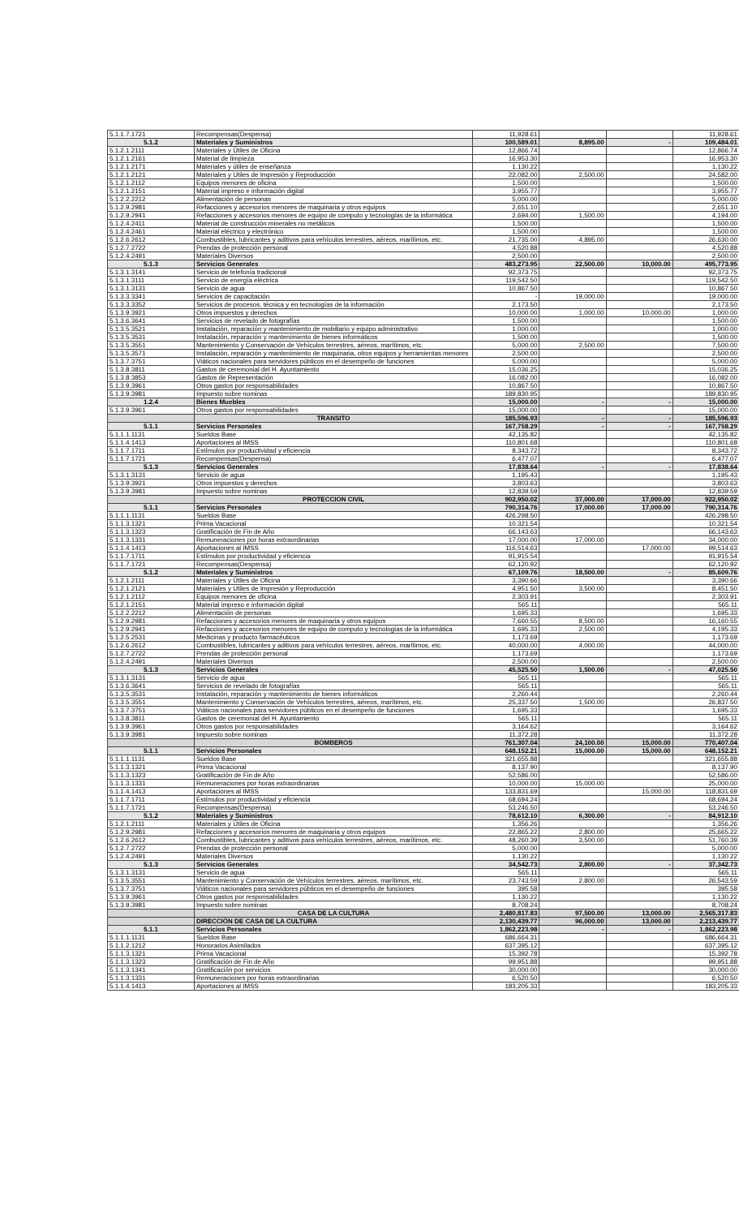| 5.1.1.7.1721 | Recompensas(Despensa) | 11,928.61 | | | 11,928.61 |
| 5.1.2 | Materiales y Suministros | 100,589.01 | 8,895.00 | - | 109,484.01 |
| 5.1.2.1.2111 | Materiales y Útiles de Oficina | 12,866.74 | | | 12,866.74 |
| 5.1.2.1.2161 | Material de limpieza | 16,953.30 | | | 16,953.30 |
| 5.1.2.1.2171 | Materiales y útiles de enseñanza | 1,130.22 | | | 1,130.22 |
| 5.1.2.1.2121 | Materiales y Utiles de Impresión y Reproducción | 22,082.00 | 2,500.00 | | 24,582.00 |
| 5.1.2.1.2112 | Equipos menores de oficina | 1,500.00 | | | 1,500.00 |
| 5.1.2.1.2151 | Material impreso e información digital | 3,955.77 | | | 3,955.77 |
| 5.1.2.2.2212 | Alimentación de personas | 5,000.00 | | | 5,000.00 |
| 5.1.2.9.2981 | Refacciones y accesorios menores de maquinaria y otros equipos | 2,651.10 | | | 2,651.10 |
| 5.1.2.9.2941 | Refacciones y accesorios menores de equipo de computo y tecnologías de la informática | 2,694.00 | 1,500.00 | | 4,194.00 |
| 5.1.2.4.2411 | Material de construcción minerales no metálicos | 1,500.00 | | | 1,500.00 |
| 5.1.2.4.2461 | Material eléctrico y electrónico | 1,500.00 | | | 1,500.00 |
| 5.1.2.6.2612 | Combustibles, lubricantes y aditivos para vehículos terrestres, aéreos, marítimos, etc. | 21,735.00 | 4,895.00 | | 26,630.00 |
| 5.1.2.7.2722 | Prendas de protección personal | 4,520.88 | | | 4,520.88 |
| 5.1.2.4.2491 | Materiales Diversos | 2,500.00 | | | 2,500.00 |
| 5.1.3 | Servicios Generales | 483,273.95 | 22,500.00 | 10,000.00 | 495,773.95 |
| 5.1.3.1.3141 | Servicio de telefonía tradicional | 92,373.75 | | | 92,373.75 |
| 5.1.3.1.3111 | Servicio de energía eléctrica | 119,542.50 | | | 119,542.50 |
| 5.1.3.1.3131 | Servicio de agua | 10,867.50 | | | 10,867.50 |
| 5.1.3.3.3341 | Servicios de capacitación | - | 19,000.00 | | 19,000.00 |
| 5.1.3.3.3352 | Servicios de procesos, técnica y en tecnologías de la información | 2,173.50 | | | 2,173.50 |
| 5.1.3.9.3921 | Otros impuestos y derechos | 10,000.00 | 1,000.00 | 10,000.00 | 1,000.00 |
| 5.1.3.6.3641 | Servicios de revelado de fotografías | 1,500.00 | | | 1,500.00 |
| 5.1.3.5.3521 | Instalación, reparación y mantenimiento de mobiliario y equipo administrativo | 1,000.00 | | | 1,000.00 |
| 5.1.3.5.3531 | Instalación, reparación y mantenimiento de bienes informáticos | 1,500.00 | | | 1,500.00 |
| 5.1.3.5.3551 | Mantenimiento y Conservación de Vehículos terrestres, aéreos, marítimos, etc. | 5,000.00 | 2,500.00 | | 7,500.00 |
| 5.1.3.5.3571 | Instalación, reparación y mantenimiento de maquinaria, otros equipos y herramientas menores | 2,500.00 | | | 2,500.00 |
| 5.1.3.7.3751 | Viáticos nacionales para servidores públicos en el desempeño de funciones | 5,000.00 | | | 5,000.00 |
| 5.1.3.8.3811 | Gastos de ceremonial del H. Ayuntamiento | 15,036.25 | | | 15,036.25 |
| 5.1.3.8.3853 | Gastos de Representación | 16,082.00 | | | 16,082.00 |
| 5.1.3.9.3961 | Otros gastos por responsabilidades | 10,867.50 | | | 10,867.50 |
| 5.1.3.9.3981 | Impuesto sobre nominas | 189,830.95 | | | 189,830.95 |
| 1.2.4 | Bienes Muebles | 15,000.00 | - | - | 15,000.00 |
| 5.1.3.9.3961 | Otros gastos por responsabilidades | 15,000.00 | | | 15,000.00 |
| | TRANSITO | 185,596.93 | - | - | 185,596.93 |
| 5.1.1 | Servicios Personales | 167,758.29 | - | - | 167,758.29 |
| 5.1.1.1.1131 | Sueldos Base | 42,135.82 | | | 42,135.82 |
| 5.1.1.4.1413 | Aportaciones al IMSS | 110,801.68 | | | 110,801.68 |
| 5.1.1.7.1711 | Estímulos por productividad y eficiencia | 8,343.72 | | | 8,343.72 |
| 5.1.1.7.1721 | Recompensas(Despensa) | 6,477.07 | | | 6,477.07 |
| 5.1.3 | Servicios Generales | 17,838.64 | - | - | 17,838.64 |
| 5.1.3.1.3131 | Servicio de agua | 1,195.43 | | | 1,195.43 |
| 5.1.3.9.3921 | Otros impuestos y derechos | 3,803.63 | | | 3,803.63 |
| 5.1.3.9.3981 | Impuesto sobre nominas | 12,839.59 | | | 12,839.59 |
| | PROTECCION CIVIL | 902,950.02 | 37,000.00 | 17,000.00 | 922,950.02 |
| 5.1.1 | Servicios Personales | 790,314.76 | 17,000.00 | 17,000.00 | 790,314.76 |
| 5.1.1.1.1131 | Sueldos Base | 426,298.50 | | | 426,298.50 |
| 5.1.1.3.1321 | Prima Vacacional | 10,321.54 | | | 10,321.54 |
| 5.1.1.3.1323 | Gratificación de Fin de Año | 66,143.63 | | | 66,143.63 |
| 5.1.1.3.1331 | Remuneraciones por horas extraordinarias | 17,000.00 | 17,000.00 | | 34,000.00 |
| 5.1.1.4.1413 | Aportaciones al IMSS | 116,514.63 | | 17,000.00 | 99,514.63 |
| 5.1.1.7.1711 | Estímulos por productividad y eficiencia | 91,915.54 | | | 91,915.54 |
| 5.1.1.7.1721 | Recompensas(Despensa) | 62,120.92 | | | 62,120.92 |
| 5.1.2 | Materiales y Suministros | 67,109.76 | 18,500.00 | - | 85,609.76 |
| 5.1.2.1.2111 | Materiales y Útiles de Oficina | 3,390.66 | | | 3,390.66 |
| 5.1.2.1.2121 | Materiales y Utiles de Impresión y Reproducción | 4,951.50 | 3,500.00 | | 8,451.50 |
| 5.1.2.1.2112 | Equipos menores de oficina | 2,303.91 | | | 2,303.91 |
| 5.1.2.1.2151 | Material impreso e información digital | 565.11 | | | 565.11 |
| 5.1.2.2.2212 | Alimentación de personas | 1,695.33 | | | 1,695.33 |
| 5.1.2.9.2981 | Refacciones y accesorios menores de maquinaria y otros equipos | 7,660.55 | 8,500.00 | | 16,160.55 |
| 5.1.2.9.2941 | Refacciones y accesorios menores de equipo de computo y tecnologías de la informática | 1,695.33 | 2,500.00 | | 4,195.33 |
| 5.1.2.5.2531 | Medicinas y producto farmacéuticos | 1,173.69 | | | 1,173.69 |
| 5.1.2.6.2612 | Combustibles, lubricantes y aditivos para vehículos terrestres, aéreos, marítimos, etc. | 40,000.00 | 4,000.00 | | 44,000.00 |
| 5.1.2.7.2722 | Prendas de protección personal | 1,173.69 | | | 1,173.69 |
| 5.1.2.4.2491 | Materiales Diversos | 2,500.00 | | | 2,500.00 |
| 5.1.3 | Servicios Generales | 45,525.50 | 1,500.00 | - | 47,025.50 |
| 5.1.3.1.3131 | Servicio de agua | 565.11 | | | 565.11 |
| 5.1.3.6.3641 | Servicios de revelado de fotografías | 565.11 | | | 565.11 |
| 5.1.3.5.3531 | Instalación, reparación y mantenimiento de bienes informáticos | 2,260.44 | | | 2,260.44 |
| 5.1.3.5.3551 | Mantenimiento y Conservación de Vehículos terrestres, aéreos, marítimos, etc. | 25,337.50 | 1,500.00 | | 26,837.50 |
| 5.1.3.7.3751 | Viáticos nacionales para servidores públicos en el desempeño de funciones | 1,695.33 | | | 1,695.33 |
| 5.1.3.8.3811 | Gastos de ceremonial del H. Ayuntamiento | 565.11 | | | 565.11 |
| 5.1.3.9.3961 | Otros gastos por responsabilidades | 3,164.62 | | | 3,164.62 |
| 5.1.3.9.3981 | Impuesto sobre nominas | 11,372.28 | | | 11,372.28 |
| | BOMBEROS | 761,307.04 | 24,100.00 | 15,000.00 | 770,407.04 |
| 5.1.1 | Servicios Personales | 648,152.21 | 15,000.00 | 15,000.00 | 648,152.21 |
| 5.1.1.1.1131 | Sueldos Base | 321,655.88 | | | 321,655.88 |
| 5.1.1.3.1321 | Prima Vacacional | 8,137.90 | | | 8,137.90 |
| 5.1.1.3.1323 | Gratificación de Fin de Año | 52,586.00 | | | 52,586.00 |
| 5.1.1.3.1331 | Remuneraciones por horas extraordinarias | 10,000.00 | 15,000.00 | | 25,000.00 |
| 5.1.1.4.1413 | Aportaciones al IMSS | 133,831.69 | | 15,000.00 | 118,831.69 |
| 5.1.1.7.1711 | Estímulos por productividad y eficiencia | 68,694.24 | | | 68,694.24 |
| 5.1.1.7.1721 | Recompensas(Despensa) | 53,246.50 | | | 53,246.50 |
| 5.1.2 | Materiales y Suministros | 78,612.10 | 6,300.00 | - | 84,912.10 |
| 5.1.2.1.2111 | Materiales y Útiles de Oficina | 1,356.26 | | | 1,356.26 |
| 5.1.2.9.2981 | Refacciones y accesorios menores de maquinaria y otros equipos | 22,865.22 | 2,800.00 | | 25,665.22 |
| 5.1.2.6.2612 | Combustibles, lubricantes y aditivos para vehículos terrestres, aéreos, marítimos, etc. | 48,260.39 | 3,500.00 | | 51,760.39 |
| 5.1.2.7.2722 | Prendas de protección personal | 5,000.00 | | | 5,000.00 |
| 5.1.2.4.2491 | Materiales Diversos | 1,130.22 | | | 1,130.22 |
| 5.1.3 | Servicios Generales | 34,542.73 | 2,800.00 | - | 37,342.73 |
| 5.1.3.1.3131 | Servicio de agua | 565.11 | | | 565.11 |
| 5.1.3.5.3551 | Mantenimiento y Conservación de Vehículos terrestres, aéreos, marítimos, etc. | 23,743.59 | 2,800.00 | | 26,543.59 |
| 5.1.3.7.3751 | Viáticos nacionales para servidores públicos en el desempeño de funciones | 395.58 | | | 395.58 |
| 5.1.3.9.3961 | Otros gastos por responsabilidades | 1,130.22 | | | 1,130.22 |
| 5.1.3.9.3981 | Impuesto sobre nominas | 8,708.24 | | | 8,708.24 |
| | CASA DE LA CULTURA | 2,480,817.83 | 97,500.00 | 13,000.00 | 2,565,317.83 |
| | DIRECCIÓN DE CASA DE LA CULTURA | 2,130,439.77 | 96,000.00 | 13,000.00 | 2,213,439.77 |
| 5.1.1 | Servicios Personales | 1,862,223.98 | - | - | 1,862,223.98 |
| 5.1.1.1.1131 | Sueldos Base | 686,664.31 | | | 686,664.31 |
| 5.1.1.2.1212 | Honorarios Asimilados | 637,395.12 | | | 637,395.12 |
| 5.1.1.3.1321 | Prima Vacacional | 15,392.78 | | | 15,392.78 |
| 5.1.1.3.1323 | Gratificación de Fin de Año | 99,951.88 | | | 99,951.88 |
| 5.1.1.3.1341 | Gratificación por servicios | 30,000.00 | | | 30,000.00 |
| 5.1.1.3.1331 | Remuneraciones por horas extraordinarias | 6,520.50 | | | 6,520.50 |
| 5.1.1.4.1413 | Aportaciones al IMSS | 183,205.33 | | | 183,205.33 |